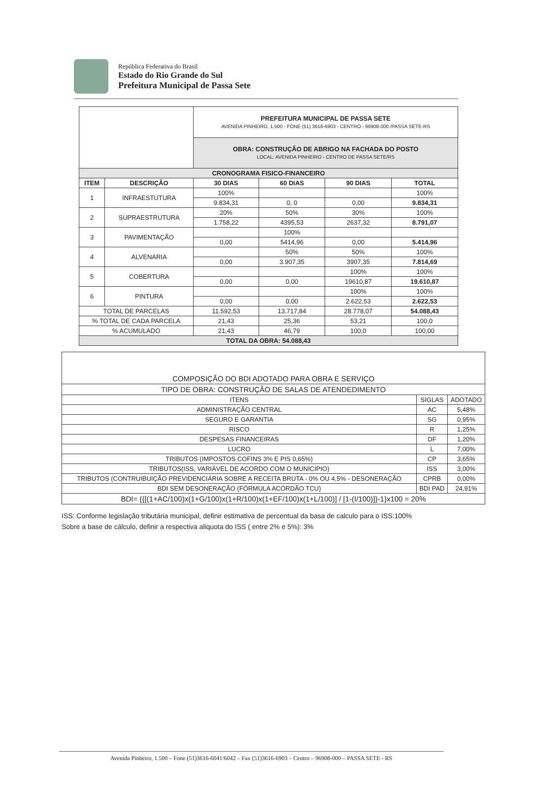República Federativa do Brasil
Estado do Rio Grande do Sul
Prefeitura Municipal de Passa Sete
| | | PREFEITURA MUNICIPAL DE PASSA SETE AVENIDA PINHEIRO, 1.500 - FONE (51) 3616-6903 - CENTRO - 96908-000 /PASSA SETE-RS | | | |
| | | OBRA: CONSTRUÇÃO DE ABRIGO NA FACHADA DO POSTO LOCAL: AVENIDA PINHEIRO - CENTRO DE PASSA SETE/RS | | | |
| CRONOGRAMA FISICO-FINANCEIRO | | | | | |
| ITEM | DESCRIÇÃO | 30 DIAS | 60 DIAS | 90 DIAS | TOTAL |
| 1 | INFRAESTUTURA | 100% | | | 100% |
| | | 9.834,31 | 0, 0 | 0,00 | 9.834,31 |
| 2 | SUPRAESTRUTURA | 20% | 50% | 30% | 100% |
| | | 1.758,22 | 4395,53 | 2637,32 | 8.791,07 |
| 3 | PAVIMENTAÇÃO | | 100% | | |
| | | 0,00 | 5414,96 | 0,00 | 5.414,96 |
| 4 | ALVENARIA | | 50% | 50% | 100% |
| | | 0,00 | 3.907,35 | 3907,35 | 7.814,69 |
| 5 | COBERTURA | | | 100% | 100% |
| | | 0,00 | 0,00 | 19610,87 | 19.610,87 |
| 6 | PINTURA | | | 100% | 100% |
| | | 0,00 | 0,00 | 2.622,53 | 2.622,53 |
| TOTAL DE PARCELAS | | 11.592,53 | 13.717,84 | 28.778,07 | 54.088,43 |
| % TOTAL DE CADA PARCELA | | 21,43 | 25,36 | 53,21 | 100,0 |
| % ACUMULADO | | 21,43 | 46,79 | 100,0 | 100,00 |
| TOTAL DA OBRA: 54.088,43 | | | | | |
| COMPOSIÇÃO DO BDI ADOTADO PARA OBRA E SERVIÇO | | |
| TIPO DE OBRA: CONSTRUÇÃO DE SALAS DE ATENDEDIMENTO | | |
| ITENS | SIGLAS | ADOTADO |
| ADMINISTRAÇÃO CENTRAL | AC | 5,48% |
| SEGURO E GARANTIA | SG | 0,95% |
| RISCO | R | 1,25% |
| DESPESAS FINANCEIRAS | DF | 1,20% |
| LUCRO | L | 7,00% |
| TRIBUTOS (IMPOSTOS COFINS 3% E PIS 0,65%) | CP | 3,65% |
| TRIBUTOS(ISS, VARIÁVEL DE ACORDO COM O MUNICIPIO) | ISS | 3,00% |
| TRIBUTOS (CONTRUIBUIÇÃO PREVIDENCIÁRIA SOBRE A RECEITA BRUTA - 0% OU 4,5% - DESONERAÇÃO | CPRB | 0,00% |
| BDI SEM DESONERAÇÃO (FÓRMULA ACÓRDÃO TCU) | BDI PAD | 24,91% |
| BDI= {{[(1+AC/100)x(1+G/100)x(1+R/100)x(1+EF/100)x(1+L/100)] / [1-(I/100)]}-1}x100 = 20% | | |
ISS: Conforme legislação tributária municipal, definir estimativa de percentual da basa de calculo para o ISS:100%
Sobre a base de cálculo, definir a respectiva aliquota do ISS ( entre 2% e 5%): 3%
Avenida Pinheiro, 1.500 – Fone (51)3616-6041/6042 – Fax (51)3616-6903 – Centro – 96908-000 – PASSA SETE - RS